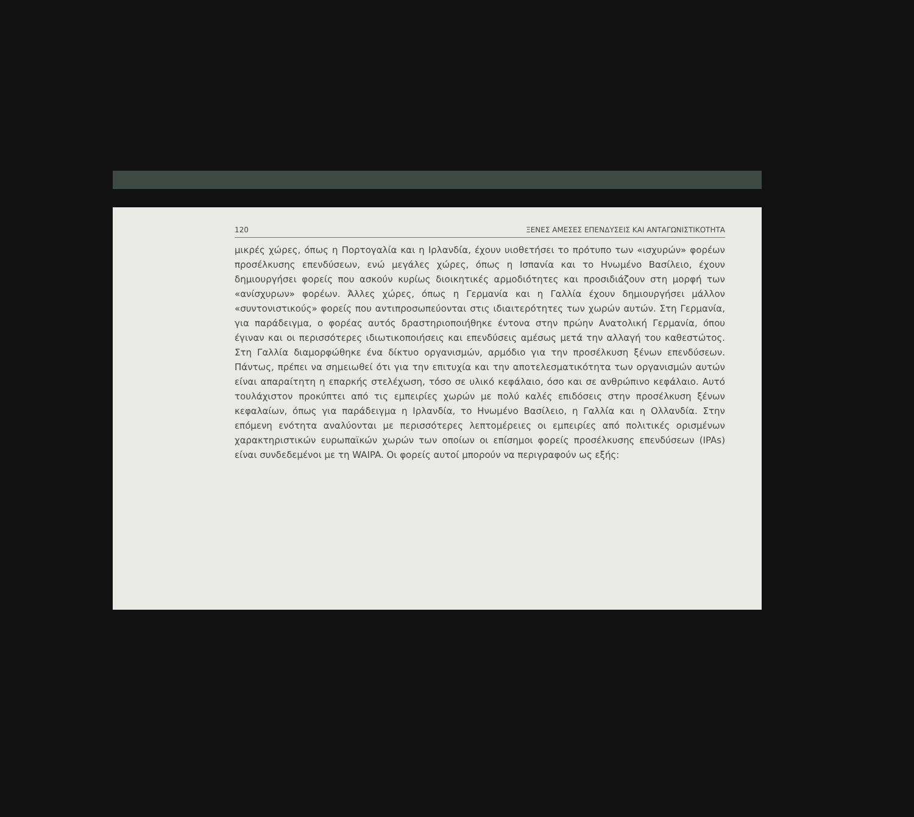120 ΞΕΝΕΣ ΑΜΕΣΕΣ ΕΠΕΝΔΥΣΕΙΣ ΚΑΙ ΑΝΤΑΓΩΝΙΣΤΙΚΟΤΗΤΑ
μικρές χώρες, όπως η Πορτογαλία και η Ιρλανδία, έχουν υιοθετήσει το πρότυπο των «ισχυρών» φορέων προσέλκυσης επενδύσεων, ενώ μεγάλες χώρες, όπως η Ισπανία και το Ηνωμένο Βασίλειο, έχουν δημιουργήσει φορείς που ασκούν κυρίως διοικητικές αρμοδιότητες και προσιδιάζουν στη μορφή των «ανίσχυρων» φορέων. Άλλες χώρες, όπως η Γερμανία και η Γαλλία έχουν δημιουργήσει μάλλον «συντονιστικούς» φορείς που αντιπροσωπεύονται στις ιδιαιτερότητες των χωρών αυτών. Στη Γερμανία, για παράδειγμα, ο φορέας αυτός δραστηριοποιήθηκε έντονα στην πρώην Ανατολική Γερμανία, όπου έγιναν και οι περισσότερες ιδιωτικοποιήσεις και επενδύσεις αμέσως μετά την αλλαγή του καθεστώτος. Στη Γαλλία διαμορφώθηκε ένα δίκτυο οργανισμών, αρμόδιο για την προσέλκυση ξένων επενδύσεων. Πάντως, πρέπει να σημειωθεί ότι για την επιτυχία και την αποτελεσματικότητα των οργανισμών αυτών είναι απαραίτητη η επαρκής στελέχωση, τόσο σε υλικό κεφάλαιο, όσο και σε ανθρώπινο κεφάλαιο. Αυτό τουλάχιστον προκύπτει από τις εμπειρίες χωρών με πολύ καλές επιδόσεις στην προσέλκυση ξένων κεφαλαίων, όπως για παράδειγμα η Ιρλανδία, το Ηνωμένο Βασίλειο, η Γαλλία και η Ολλανδία. Στην επόμενη ενότητα αναλύονται με περισσότερες λεπτομέρειες οι εμπειρίες από πολιτικές ορισμένων χαρακτηριστικών ευρωπαϊκών χωρών των οποίων οι επίσημοι φορείς προσέλκυσης επενδύσεων (IPAs) είναι συνδεδεμένοι με τη WAIPA. Οι φορείς αυτοί μπορούν να περιγραφούν ως εξής: